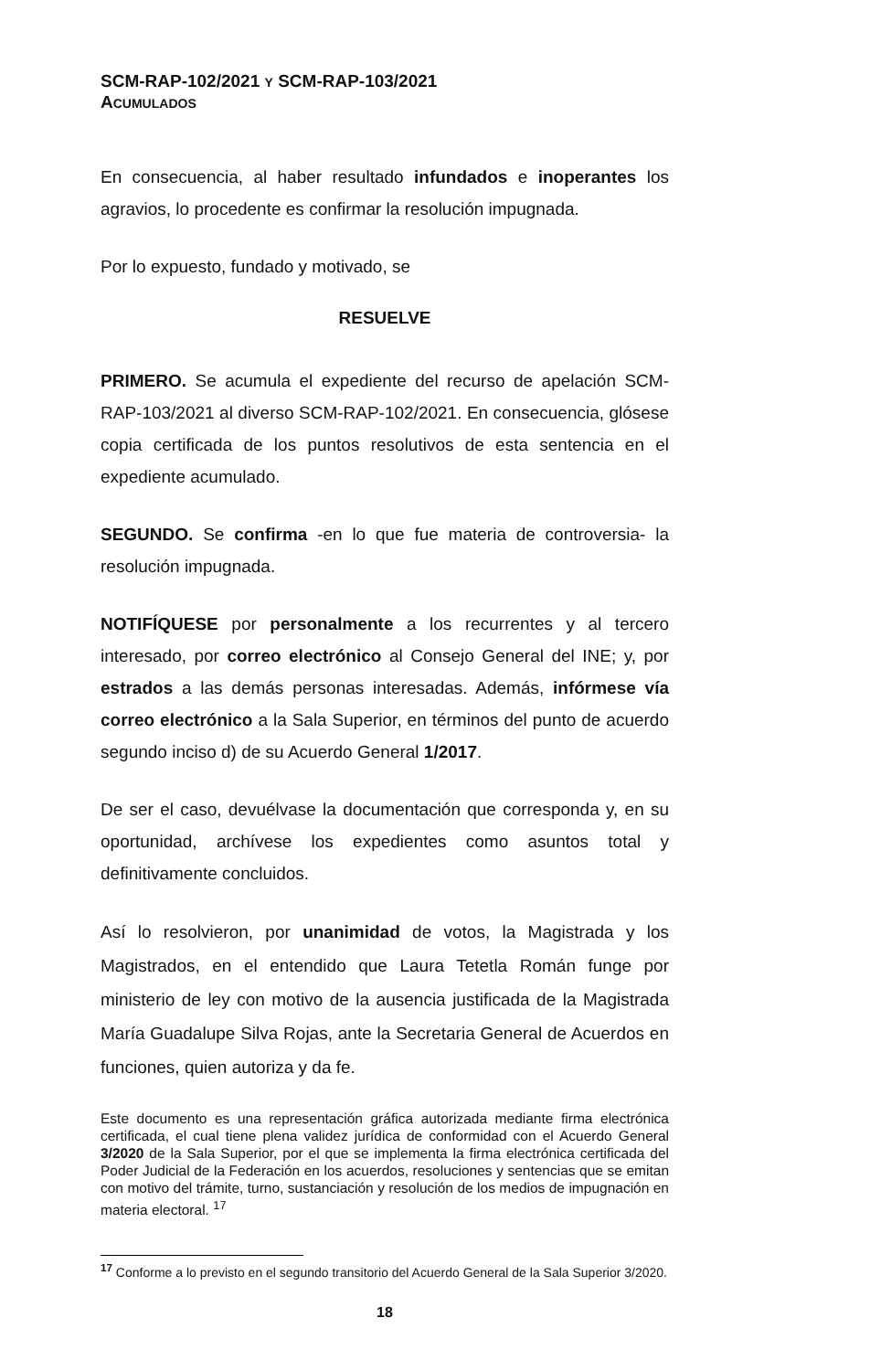SCM-RAP-102/2021 Y SCM-RAP-103/2021
ACUMULADOS
En consecuencia, al haber resultado infundados e inoperantes los agravios, lo procedente es confirmar la resolución impugnada.
Por lo expuesto, fundado y motivado, se
RESUELVE
PRIMERO. Se acumula el expediente del recurso de apelación SCM-RAP-103/2021 al diverso SCM-RAP-102/2021. En consecuencia, glósese copia certificada de los puntos resolutivos de esta sentencia en el expediente acumulado.
SEGUNDO. Se confirma -en lo que fue materia de controversia- la resolución impugnada.
NOTIFÍQUESE por personalmente a los recurrentes y al tercero interesado, por correo electrónico al Consejo General del INE; y, por estrados a las demás personas interesadas. Además, infórmese vía correo electrónico a la Sala Superior, en términos del punto de acuerdo segundo inciso d) de su Acuerdo General 1/2017.
De ser el caso, devuélvase la documentación que corresponda y, en su oportunidad, archívese los expedientes como asuntos total y definitivamente concluidos.
Así lo resolvieron, por unanimidad de votos, la Magistrada y los Magistrados, en el entendido que Laura Tetetla Román funge por ministerio de ley con motivo de la ausencia justificada de la Magistrada María Guadalupe Silva Rojas, ante la Secretaria General de Acuerdos en funciones, quien autoriza y da fe.
Este documento es una representación gráfica autorizada mediante firma electrónica certificada, el cual tiene plena validez jurídica de conformidad con el Acuerdo General 3/2020 de la Sala Superior, por el que se implementa la firma electrónica certificada del Poder Judicial de la Federación en los acuerdos, resoluciones y sentencias que se emitan con motivo del trámite, turno, sustanciación y resolución de los medios de impugnación en materia electoral. <sup>17</sup>
<sup>17</sup> Conforme a lo previsto en el segundo transitorio del Acuerdo General de la Sala Superior 3/2020.
18